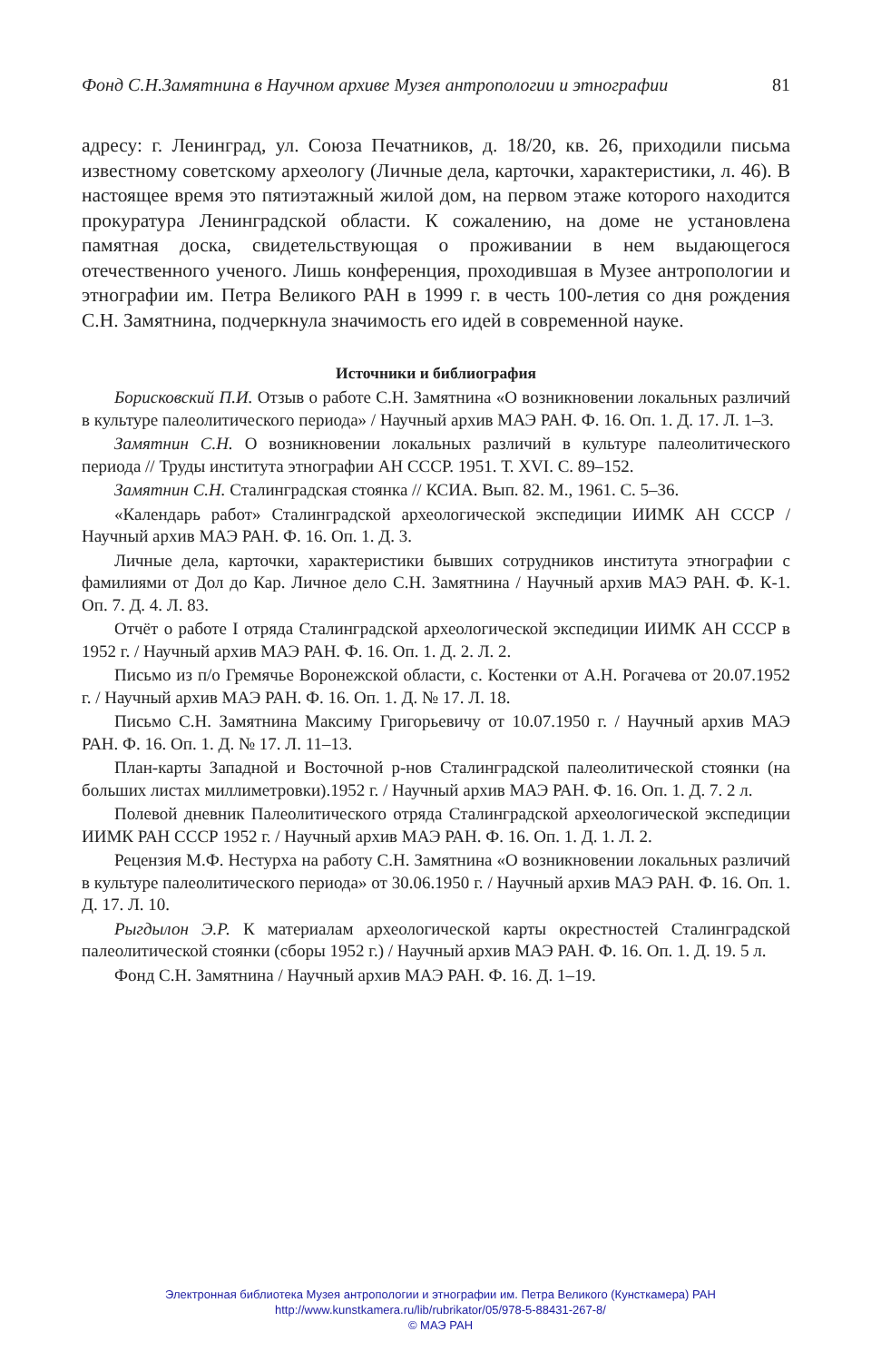Фонд С.Н.Замятнина в Научном архиве Музея антропологии и этнографии 81
адресу: г. Ленинград, ул. Союза Печатников, д. 18/20, кв. 26, приходили письма известному советскому археологу (Личные дела, карточки, характеристики, л. 46). В настоящее время это пятиэтажный жилой дом, на первом этаже которого находится прокуратура Ленинградской области. К сожалению, на доме не установлена памятная доска, свидетельствующая о проживании в нем выдающегося отечественного ученого. Лишь конференция, проходившая в Музее антропологии и этнографии им. Петра Великого РАН в 1999 г. в честь 100-летия со дня рождения С.Н. Замятнина, подчеркнула значимость его идей в современной науке.
Источники и библиография
Борисковский П.И. Отзыв о работе С.Н. Замятнина «О возникновении локальных различий в культуре палеолитического периода» / Научный архив МАЭ РАН. Ф. 16. Оп. 1. Д. 17. Л. 1–3.
Замятнин С.Н. О возникновении локальных различий в культуре палеолитического периода // Труды института этнографии АН СССР. 1951. Т. XVI. С. 89–152.
Замятнин С.Н. Сталинградская стоянка // КСИА. Вып. 82. М., 1961. С. 5–36.
«Календарь работ» Сталинградской археологической экспедиции ИИМК АН СССР / Научный архив МАЭ РАН. Ф. 16. Оп. 1. Д. 3.
Личные дела, карточки, характеристики бывших сотрудников института этнографии с фамилиями от Дол до Кар. Личное дело С.Н. Замятнина / Научный архив МАЭ РАН. Ф. К-1. Оп. 7. Д. 4. Л. 83.
Отчёт о работе I отряда Сталинградской археологической экспедиции ИИМК АН СССР в 1952 г. / Научный архив МАЭ РАН. Ф. 16. Оп. 1. Д. 2. Л. 2.
Письмо из п/о Гремячье Воронежской области, с. Костенки от А.Н. Рогачева от 20.07.1952 г. / Научный архив МАЭ РАН. Ф. 16. Оп. 1. Д. № 17. Л. 18.
Письмо С.Н. Замятнина Максиму Григорьевичу от 10.07.1950 г. / Научный архив МАЭ РАН. Ф. 16. Оп. 1. Д. № 17. Л. 11–13.
План-карты Западной и Восточной р-нов Сталинградской палеолитической стоянки (на больших листах миллиметровки).1952 г. / Научный архив МАЭ РАН. Ф. 16. Оп. 1. Д. 7. 2 л.
Полевой дневник Палеолитического отряда Сталинградской археологической экспедиции ИИМК РАН СССР 1952 г. / Научный архив МАЭ РАН. Ф. 16. Оп. 1. Д. 1. Л. 2.
Рецензия М.Ф. Нестурха на работу С.Н. Замятнина «О возникновении локальных различий в культуре палеолитического периода» от 30.06.1950 г. / Научный архив МАЭ РАН. Ф. 16. Оп. 1. Д. 17. Л. 10.
Рыгдылон Э.Р. К материалам археологической карты окрестностей Сталинградской палеолитической стоянки (сборы 1952 г.) / Научный архив МАЭ РАН. Ф. 16. Оп. 1. Д. 19. 5 л.
Фонд С.Н. Замятнина / Научный архив МАЭ РАН. Ф. 16. Д. 1–19.
Электронная библиотека Музея антропологии и этнографии им. Петра Великого (Кунсткамера) РАН
http://www.kunstkamera.ru/lib/rubrikator/05/978-5-88431-267-8/
© МАЭ РАН